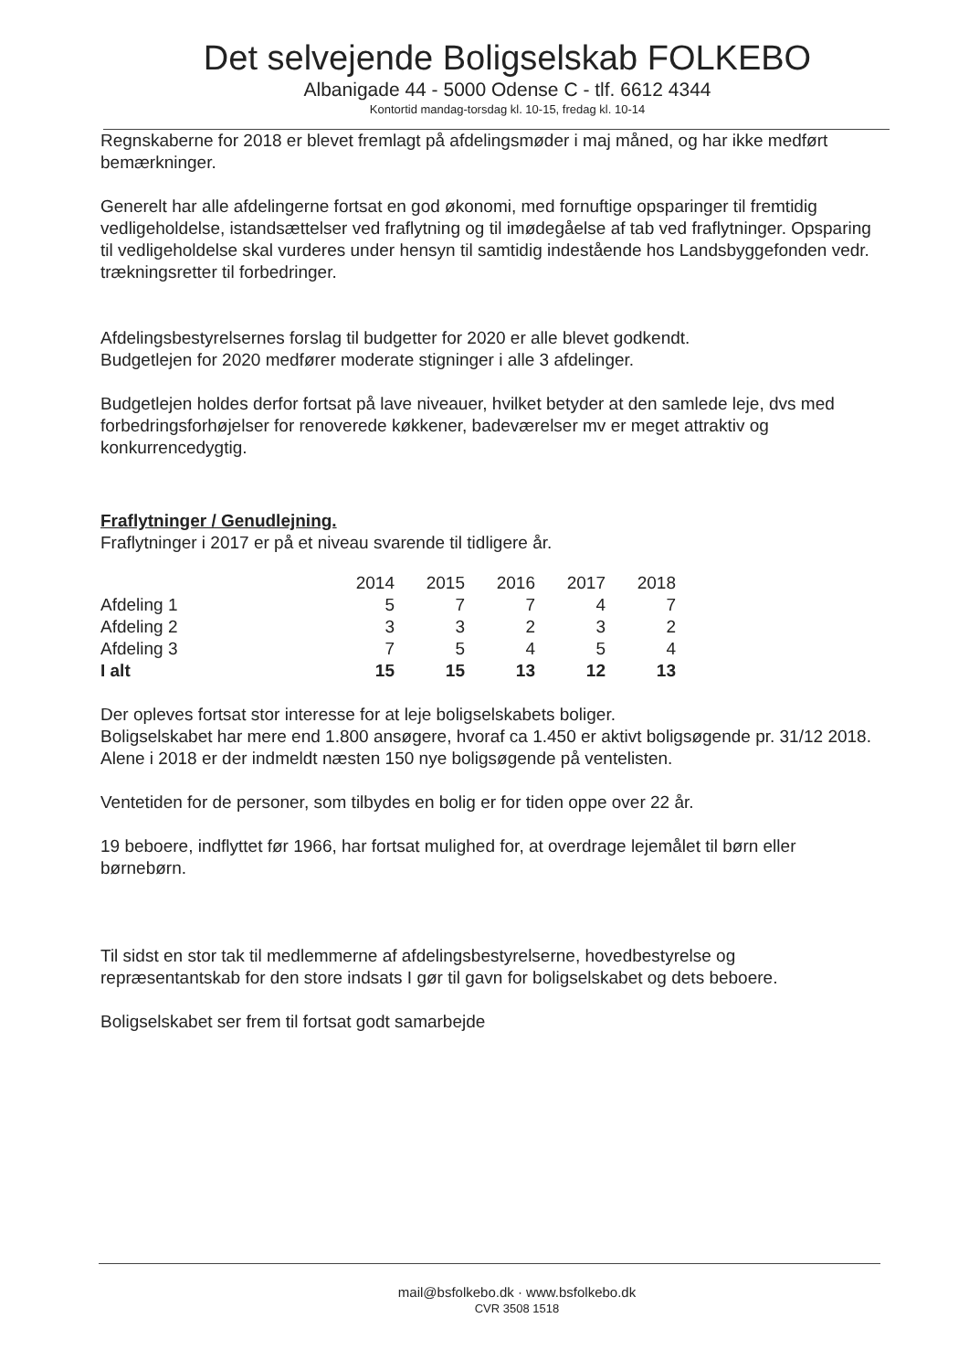Det selvejende Boligselskab FOLKEBO
Albanigade 44 - 5000 Odense C - tlf. 6612 4344
Kontortid mandag-torsdag kl. 10-15, fredag kl. 10-14
Regnskaberne for 2018 er blevet fremlagt på afdelingsmøder i maj måned, og har ikke medført bemærkninger.
Generelt har alle afdelingerne fortsat en god økonomi, med fornuftige opsparinger til fremtidig vedligeholdelse, istandsættelser ved fraflytning og til imødegåelse af tab ved fraflytninger. Opsparing til vedligeholdelse skal vurderes under hensyn til samtidig indestående hos Landsbyggefonden vedr. trækningsretter til forbedringer.
Afdelingsbestyrelsernes forslag til budgetter for 2020 er alle blevet godkendt.
Budgetlejen for 2020 medfører moderate stigninger i alle 3 afdelinger.
Budgetlejen holdes derfor fortsat på lave niveauer, hvilket betyder at den samlede leje, dvs med forbedringsforhøjelser for renoverede køkkener, badeværelser mv er meget attraktiv og konkurrencedygtig.
Fraflytninger / Genudlejning.
Fraflytninger i 2017 er på et niveau svarende til tidligere år.
| | 2014 | 2015 | 2016 | 2017 | 2018 |
| --- | --- | --- | --- | --- | --- |
| Afdeling 1 | 5 | 7 | 7 | 4 | 7 |
| Afdeling 2 | 3 | 3 | 2 | 3 | 2 |
| Afdeling 3 | 7 | 5 | 4 | 5 | 4 |
| I alt | 15 | 15 | 13 | 12 | 13 |
Der opleves fortsat stor interesse for at leje boligselskabets boliger.
Boligselskabet har mere end 1.800 ansøgere, hvoraf ca 1.450 er aktivt boligsøgende pr. 31/12 2018. Alene i 2018 er der indmeldt næsten 150 nye boligsøgende på ventelisten.
Ventetiden for de personer, som tilbydes en bolig er for tiden oppe over 22 år.
19 beboere, indflyttet før 1966, har fortsat mulighed for, at overdrage lejemålet til børn eller børnebørn.
Til sidst en stor tak til medlemmerne af afdelingsbestyrelserne, hovedbestyrelse og repræsentantskab for den store indsats I gør til gavn for boligselskabet og dets beboere.
Boligselskabet ser frem til fortsat godt samarbejde
mail@bsfolkebo.dk · www.bsfolkebo.dk
CVR 3508 1518